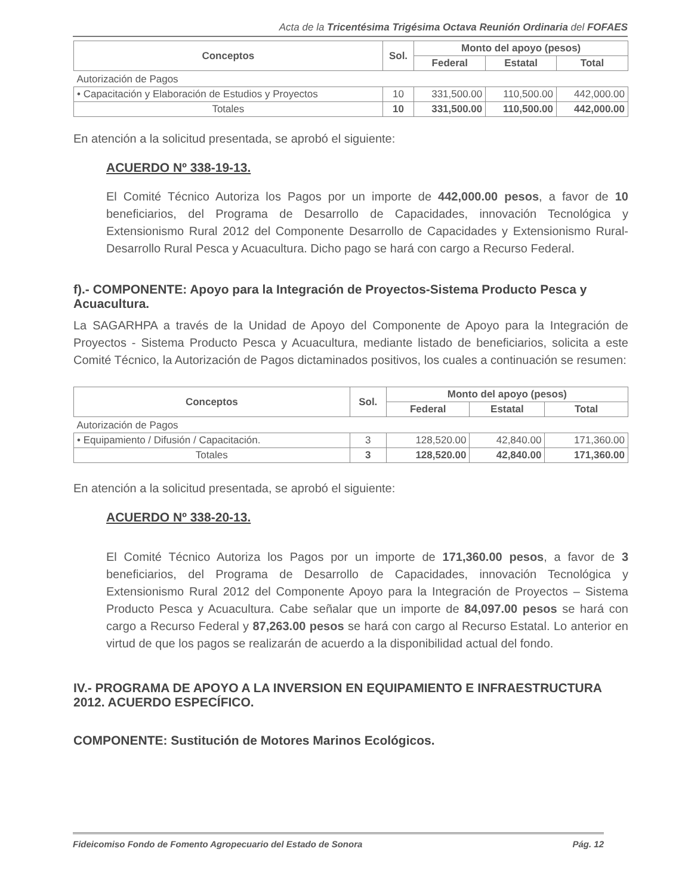Acta de la Tricentésima Trigésima Octava Reunión Ordinaria del FOFAES
| Conceptos | Sol. | Monto del apoyo (pesos) | | |
| --- | --- | --- | --- | --- |
| | | Federal | Estatal | Total |
| Autorización de Pagos | | | | |
| • Capacitación y Elaboración de Estudios y Proyectos | 10 | 331,500.00 | 110,500.00 | 442,000.00 |
| Totales | 10 | 331,500.00 | 110,500.00 | 442,000.00 |
En atención a la solicitud presentada, se aprobó el siguiente:
ACUERDO Nº 338-19-13.
El Comité Técnico Autoriza los Pagos por un importe de 442,000.00 pesos, a favor de 10 beneficiarios, del Programa de Desarrollo de Capacidades, innovación Tecnológica y Extensionismo Rural 2012 del Componente Desarrollo de Capacidades y Extensionismo Rural-Desarrollo Rural Pesca y Acuacultura. Dicho pago se hará con cargo a Recurso Federal.
f).- COMPONENTE: Apoyo para la Integración de Proyectos-Sistema Producto Pesca y Acuacultura.
La SAGARHPA a través de la Unidad de Apoyo del Componente de Apoyo para la Integración de Proyectos - Sistema Producto Pesca y Acuacultura, mediante listado de beneficiarios, solicita a este Comité Técnico, la Autorización de Pagos dictaminados positivos, los cuales a continuación se resumen:
| Conceptos | Sol. | Monto del apoyo (pesos) | | |
| --- | --- | --- | --- | --- |
| | | Federal | Estatal | Total |
| Autorización de Pagos | | | | |
| • Equipamiento / Difusión / Capacitación. | 3 | 128,520.00 | 42,840.00 | 171,360.00 |
| Totales | 3 | 128,520.00 | 42,840.00 | 171,360.00 |
En atención a la solicitud presentada, se aprobó el siguiente:
ACUERDO Nº 338-20-13.
El Comité Técnico Autoriza los Pagos por un importe de 171,360.00 pesos, a favor de 3 beneficiarios, del Programa de Desarrollo de Capacidades, innovación Tecnológica y Extensionismo Rural 2012 del Componente Apoyo para la Integración de Proyectos – Sistema Producto Pesca y Acuacultura. Cabe señalar que un importe de 84,097.00 pesos se hará con cargo a Recurso Federal y 87,263.00 pesos se hará con cargo al Recurso Estatal. Lo anterior en virtud de que los pagos se realizarán de acuerdo a la disponibilidad actual del fondo.
IV.- PROGRAMA DE APOYO A LA INVERSION EN EQUIPAMIENTO E INFRAESTRUCTURA 2012. ACUERDO ESPECÍFICO.
COMPONENTE: Sustitución de Motores Marinos Ecológicos.
Fideicomiso Fondo de Fomento Agropecuario del Estado de Sonora Pág. 12